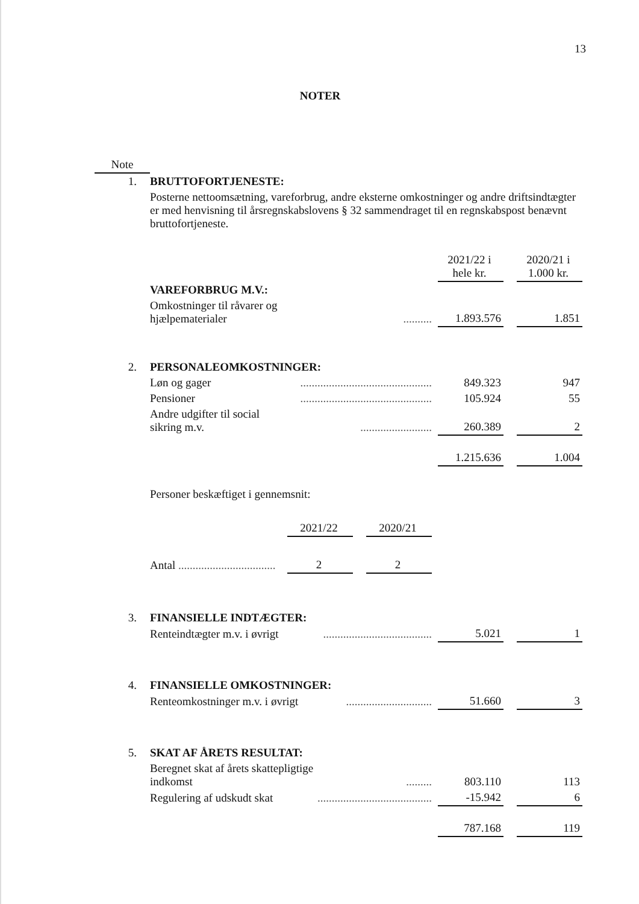13
NOTER
| Note | | | | | |
| 1. | BRUTTOFORTJENESTE: | | | | |
| | Posterne nettoomsætning, vareforbrug, andre eksterne omkostninger og andre driftsindtægter er med henvisning til årsregnskabslovens § 32 sammendraget til en regnskabspost benævnt bruttofortjeneste. | | | | |
| | | | 2021/22 i hele kr. | | 2020/21 i 1.000 kr. |
| | VAREFORBRUG M.V.: | | | | |
| | Omkostninger til råvarer og hjælpematerialer | .......... | 1.893.576 | | 1.851 |
| 2. | PERSONALEOMKOSTNINGER: | | | | |
| | Løn og gager | .............................................. | 849.323 | | 947 |
| | Pensioner | .............................................. | 105.924 | | 55 |
| | Andre udgifter til social sikring m.v. | ......................... | 260.389 | | 2 |
| | | | 1.215.636 | | 1.004 |
| | Personer beskæftiget i gennemsnit: | | | | |
| | | 2021/22 | | 2020/21 |
| | Antal .................................. | 2 | | 2 |
| 3. | FINANSIELLE INDTÆGTER: | | | | |
| | Renteindtægter m.v. i øvrigt | ...................................... | 5.021 | | 1 |
| 4. | FINANSIELLE OMKOSTNINGER: | | | | |
| | Renteomkostninger m.v. i øvrigt | .............................. | 51.660 | | 3 |
| 5. | SKAT AF ÅRETS RESULTAT: | | | | |
| | Beregnet skat af årets skattepligtige indkomst | ......... | 803.110 | | 113 |
| | Regulering af udskudt skat | ........................................ | -15.942 | | 6 |
| | | | 787.168 | | 119 |